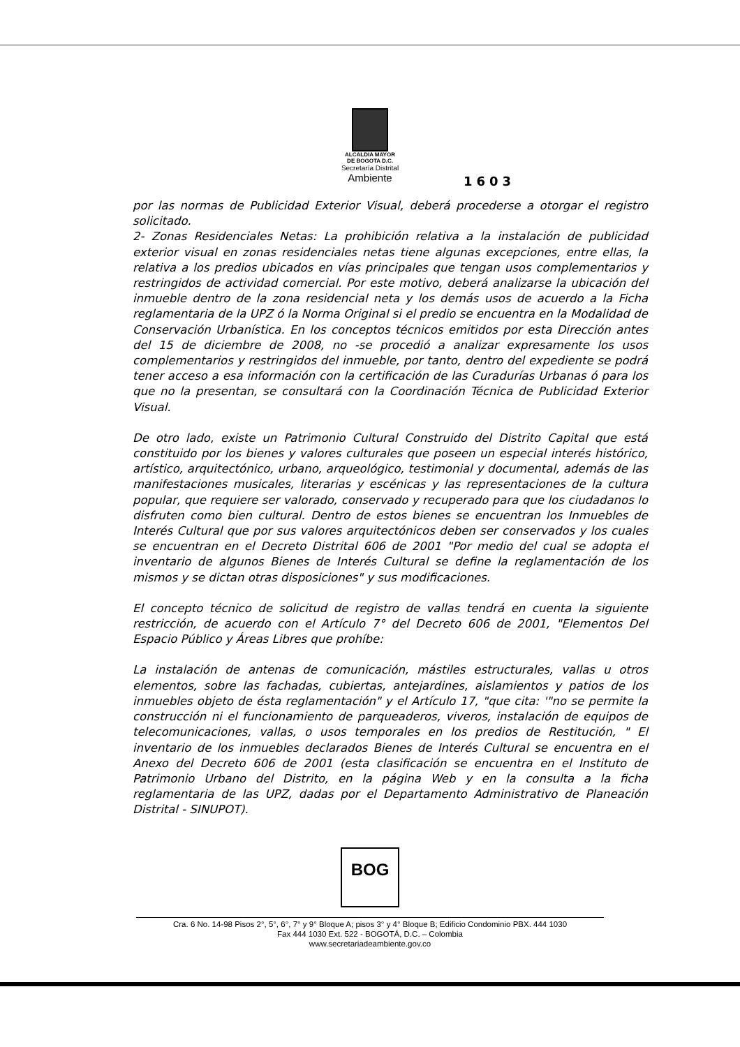ALCALDIA MAYOR
DE BOGOTA D.C.
Secretaría Distrital
Ambiente
1603
por las normas de Publicidad Exterior Visual, deberá procederse a otorgar el registro solicitado.
2- Zonas Residenciales Netas: La prohibición relativa a la instalación de publicidad exterior visual en zonas residenciales netas tiene algunas excepciones, entre ellas, la relativa a los predios ubicados en vías principales que tengan usos complementarios y restringidos de actividad comercial. Por este motivo, deberá analizarse la ubicación del inmueble dentro de la zona residencial neta y los demás usos de acuerdo a la Ficha reglamentaria de la UPZ ó la Norma Original si el predio se encuentra en la Modalidad de Conservación Urbanística. En los conceptos técnicos emitidos por esta Dirección antes del 15 de diciembre de 2008, no -se procedió a analizar expresamente los usos complementarios y restringidos del inmueble, por tanto, dentro del expediente se podrá tener acceso a esa información con la certificación de las Curadurías Urbanas ó para los que no la presentan, se consultará con la Coordinación Técnica de Publicidad Exterior Visual.
De otro lado, existe un Patrimonio Cultural Construido del Distrito Capital que está constituido por los bienes y valores culturales que poseen un especial interés histórico, artístico, arquitectónico, urbano, arqueológico, testimonial y documental, además de las manifestaciones musicales, literarias y escénicas y las representaciones de la cultura popular, que requiere ser valorado, conservado y recuperado para que los ciudadanos lo disfruten como bien cultural. Dentro de estos bienes se encuentran los Inmuebles de Interés Cultural que por sus valores arquitectónicos deben ser conservados y los cuales se encuentran en el Decreto Distrital 606 de 2001 "Por medio del cual se adopta el inventario de algunos Bienes de Interés Cultural se define la reglamentación de los mismos y se dictan otras disposiciones" y sus modificaciones.
El concepto técnico de solicitud de registro de vallas tendrá en cuenta la siguiente restricción, de acuerdo con el Artículo 7° del Decreto 606 de 2001, "Elementos Del Espacio Público y Áreas Libres que prohíbe:
La instalación de antenas de comunicación, mástiles estructurales, vallas u otros elementos, sobre las fachadas, cubiertas, antejardines, aislamientos y patios de los inmuebles objeto de ésta reglamentación" y el Artículo 17, "que cita: '"no se permite la construcción ni el funcionamiento de parqueaderos, viveros, instalación de equipos de telecomunicaciones, vallas, o usos temporales en los predios de Restitución, " El inventario de los inmuebles declarados Bienes de Interés Cultural se encuentra en el Anexo del Decreto 606 de 2001 (esta clasificación se encuentra en el Instituto de Patrimonio Urbano del Distrito, en la página Web y en la consulta a la ficha reglamentaria de las UPZ, dadas por el Departamento Administrativo de Planeación Distrital - SINUPOT).
BOG
Cra. 6 No. 14-98 Pisos 2°, 5°, 6°, 7° y 9° Bloque A; pisos 3° y 4° Bloque B; Edificio Condominio PBX. 444 1030
Fax 444 1030 Ext. 522 - BOGOTÁ, D.C. – Colombia
www.secretariadeambiente.gov.co